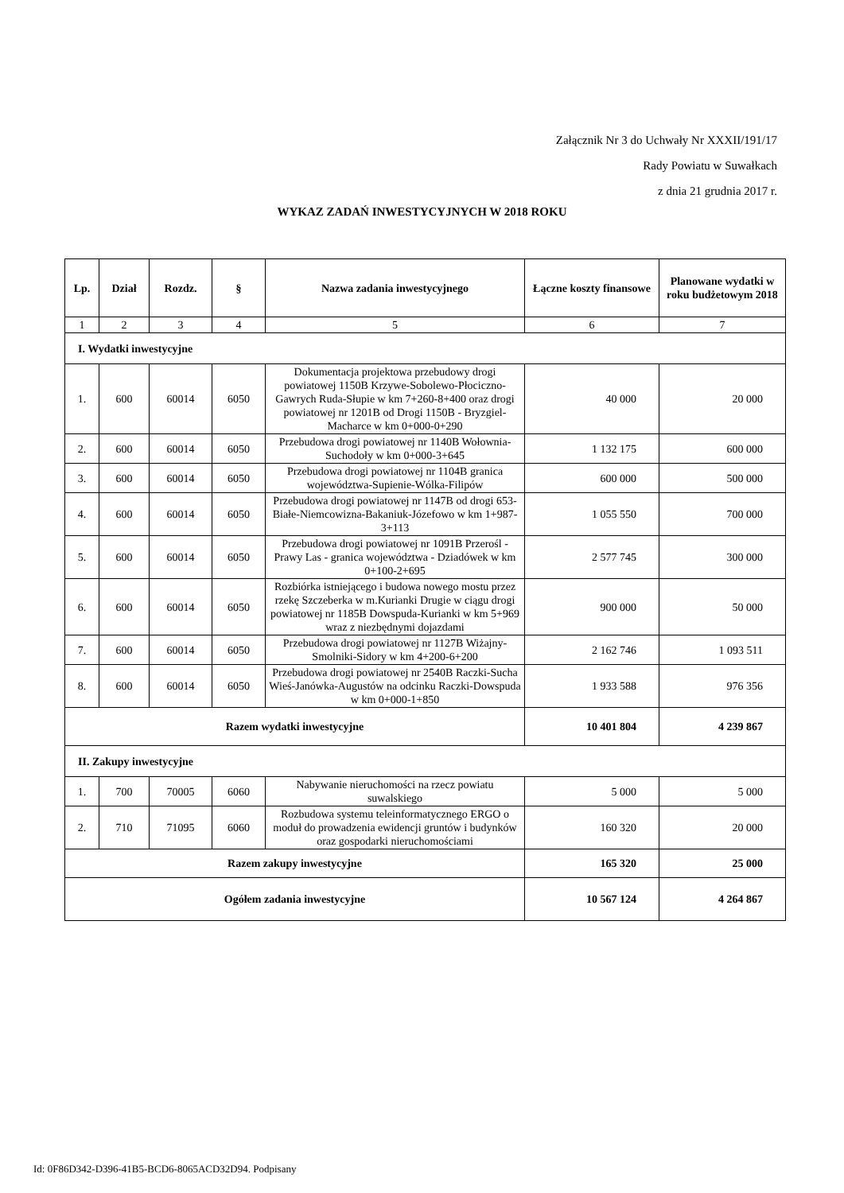Załącznik Nr 3 do Uchwały Nr XXXII/191/17
Rady Powiatu w Suwałkach
z dnia 21 grudnia 2017 r.
WYKAZ ZADAŃ INWESTYCYJNYCH W 2018 ROKU
| Lp. | Dział | Rozdz. | § | Nazwa zadania inwestycyjnego | Łączne koszty finansowe | Planowane wydatki w roku budżetowym 2018 |
| --- | --- | --- | --- | --- | --- | --- |
| 1 | 2 | 3 | 4 | 5 | 6 | 7 |
| I. Wydatki inwestycyjne | | | | | | |
| 1. | 600 | 60014 | 6050 | Dokumentacja projektowa przebudowy drogi powiatowej 1150B Krzywe-Sobolewo-Płociczno-Gawrych Ruda-Słupie w km 7+260-8+400 oraz drogi powiatowej nr 1201B od Drogi 1150B - Bryzgiel-Macharce w km 0+000-0+290 | 40 000 | 20 000 |
| 2. | 600 | 60014 | 6050 | Przebudowa drogi powiatowej nr 1140B Wołownia-Suchodoły w km 0+000-3+645 | 1 132 175 | 600 000 |
| 3. | 600 | 60014 | 6050 | Przebudowa drogi powiatowej nr 1104B granica województwa-Supienie-Wólka-Filipów | 600 000 | 500 000 |
| 4. | 600 | 60014 | 6050 | Przebudowa drogi powiatowej nr 1147B od drogi 653-Białe-Niemcowizna-Bakaniuk-Józefowo w km 1+987-3+113 | 1 055 550 | 700 000 |
| 5. | 600 | 60014 | 6050 | Przebudowa drogi powiatowej nr 1091B Przerośl - Prawy Las - granica województwa - Dziadówek w km 0+100-2+695 | 2 577 745 | 300 000 |
| 6. | 600 | 60014 | 6050 | Rozbiórka istniejącego i budowa nowego mostu przez rzekę Szczeberka w m.Kurianki Drugie w ciągu drogi powiatowej nr 1185B Dowspuda-Kurianki w km 5+969 wraz z niezbędnymi dojazdami | 900 000 | 50 000 |
| 7. | 600 | 60014 | 6050 | Przebudowa drogi powiatowej nr 1127B Wiżajny- Smolniki-Sidory w km 4+200-6+200 | 2 162 746 | 1 093 511 |
| 8. | 600 | 60014 | 6050 | Przebudowa drogi powiatowej nr 2540B Raczki-Sucha Wieś-Janówka-Augustów na odcinku Raczki-Dowspuda w km 0+000-1+850 | 1 933 588 | 976 356 |
| Razem wydatki inwestycyjne | | | | | 10 401 804 | 4 239 867 |
| II. Zakupy inwestycyjne | | | | | | |
| 1. | 700 | 70005 | 6060 | Nabywanie nieruchomości na rzecz powiatu suwalskiego | 5 000 | 5 000 |
| 2. | 710 | 71095 | 6060 | Rozbudowa systemu teleinformatycznego ERGO o moduł do prowadzenia ewidencji gruntów i budynków oraz gospodarki nieruchomościami | 160 320 | 20 000 |
| Razem zakupy inwestycyjne | | | | | 165 320 | 25 000 |
| Ogółem zadania inwestycyjne | | | | | 10 567 124 | 4 264 867 |
Id: 0F86D342-D396-41B5-BCD6-8065ACD32D94. Podpisany